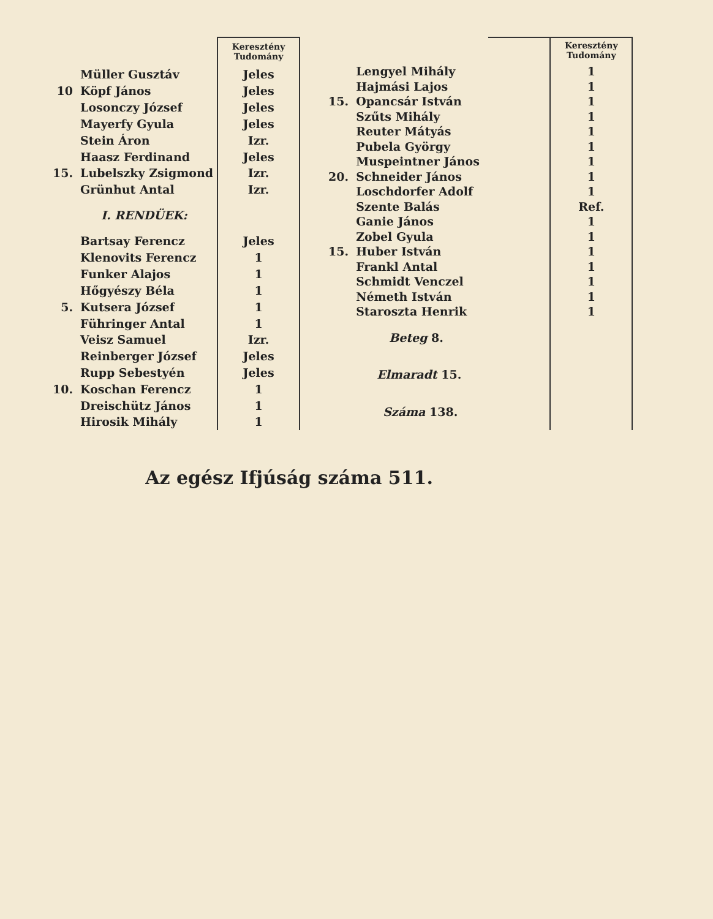| | | Keresztény Tudomány |
| | Müller Gusztáv | Jeles |
| 10 | Köpf János | Jeles |
| | Losonczy József | Jeles |
| | Mayerfy Gyula | Jeles |
| | Stein Áron | Izr. |
| | Haasz Ferdinand | Jeles |
| 15. | Lubelszky Zsigmond | Izr. |
| | Grünhut Antal | Izr. |
| | I. RENDÜEK: | |
| | Bartsay Ferencz | Jeles |
| | Klenovits Ferencz | 1 |
| | Funker Alajos | 1 |
| | Hőgyészy Béla | 1 |
| 5. | Kutsera József | 1 |
| | Führinger Antal | 1 |
| | Veisz Samuel | Izr. |
| | Reinberger József | Jeles |
| | Rupp Sebestyén | Jeles |
| 10. | Koschan Ferencz | 1 |
| | Dreischütz János | 1 |
| | Hirosik Mihály | 1 |
| | | | Keresztény Tudomány |
| | Lengyel Mihály | | 1 |
| | Hajmási Lajos | | 1 |
| 15. | Opancsár István | | 1 |
| | Szűts Mihály | | 1 |
| | Reuter Mátyás | | 1 |
| | Pubela György | | 1 |
| | Muspeintner János | | 1 |
| 20. | Schneider János | | 1 |
| | Loschdorfer Adolf | | 1 |
| | Szente Balás | | Ref. |
| | Ganie János | | 1 |
| | Zobel Gyula | | 1 |
| 15. | Huber István | | 1 |
| | Frankl Antal | | 1 |
| | Schmidt Venczel | | 1 |
| | Németh István | | 1 |
| | Staroszta Henrik | | 1 |
| | Beteg 8. | | |
| | Elmaradt 15. | | |
| | Száma 138. | | |
Az egész Ifjúság száma 511.